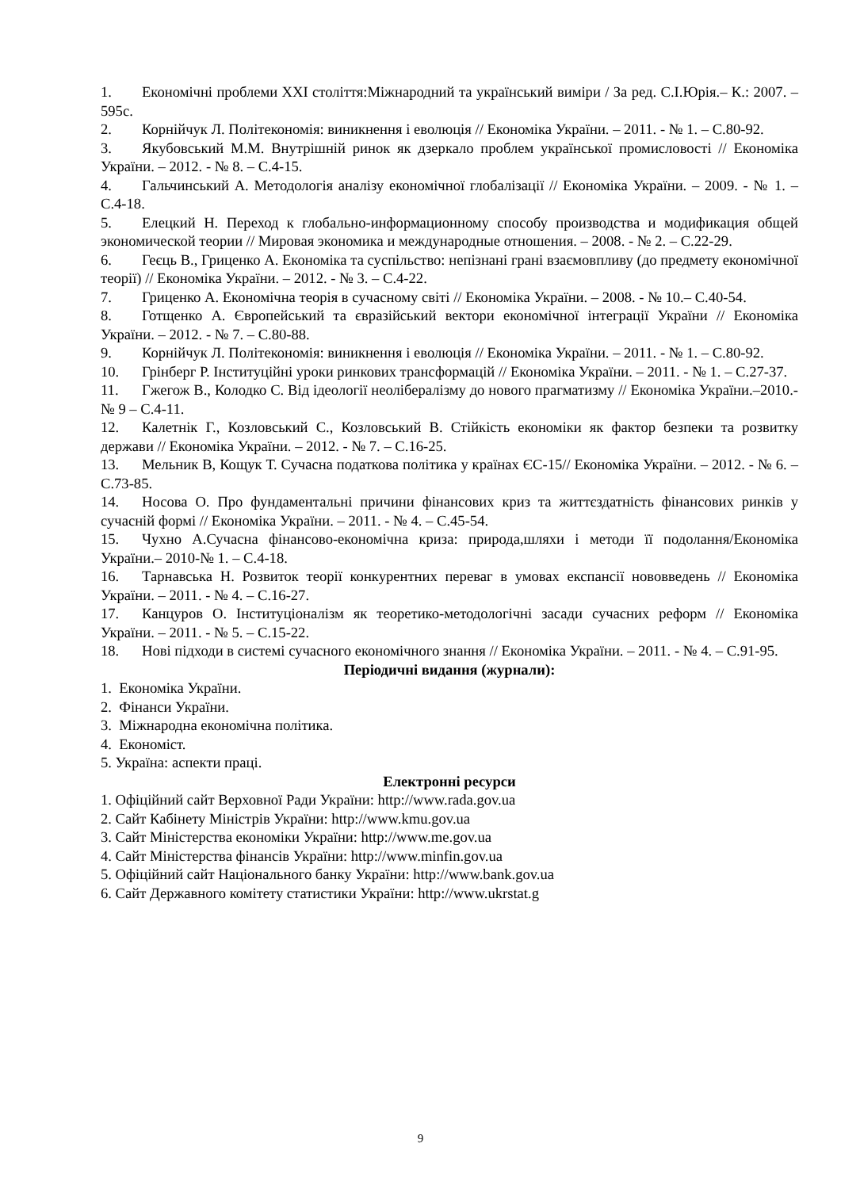1. Економічні проблеми ХХІ століття:Міжнародний та український виміри / За ред. С.І.Юрія.– К.: 2007. – 595с.
2. Корнійчук Л. Політекономія: виникнення і еволюція // Економіка України. – 2011. - № 1. – С.80-92.
3. Якубовський М.М. Внутрішній ринок як дзеркало проблем української промисловості // Економіка України. – 2012. - № 8. – С.4-15.
4. Гальчинський А. Методологія аналізу економічної глобалізації // Економіка України. – 2009. - № 1. – С.4-18.
5. Елецкий Н. Переход к глобально-информационному способу производства и модификация общей экономической теории // Мировая экономика и международные отношения. – 2008. - № 2. – С.22-29.
6. Геєць В., Гриценко А. Економіка та суспільство: непізнані грані взаємовпливу (до предмету економічної теорії) // Економіка України. – 2012. - № 3. – С.4-22.
7. Гриценко А. Економічна теорія в сучасному світі // Економіка України. – 2008. - № 10.– С.40-54.
8. Готщенко А. Європейський та євразійський вектори економічної інтеграції України // Економіка України. – 2012. - № 7. – С.80-88.
9. Корнійчук Л. Політекономія: виникнення і еволюція // Економіка України. – 2011. - № 1. – С.80-92.
10. Грінберг Р. Інституційні уроки ринкових трансформацій // Економіка України. – 2011. - № 1. – С.27-37.
11. Гжегож В., Колодко С. Від ідеології неолібералізму до нового прагматизму // Економіка України.–2010.- № 9 – С.4-11.
12. Калетнік Г., Козловський С., Козловський В. Стійкість економіки як фактор безпеки та розвитку держави // Економіка України. – 2012. - № 7. – С.16-25.
13. Мельник В, Кощук Т. Сучасна податкова політика у країнах ЄС-15// Економіка України. – 2012. - № 6. – С.73-85.
14. Носова О. Про фундаментальні причини фінансових криз та життєздатність фінансових ринків у сучасній формі // Економіка України. – 2011. - № 4. – С.45-54.
15. Чухно А.Сучасна фінансово-економічна криза: природа,шляхи і методи її подолання/Економіка України.– 2010-№ 1. – С.4-18.
16. Тарнавська Н. Розвиток теорії конкурентних переваг в умовах експансії нововведень // Економіка України. – 2011. - № 4. – С.16-27.
17. Канцуров О. Інституціоналізм як теоретико-методологічні засади сучасних реформ // Економіка України. – 2011. - № 5. – С.15-22.
18. Нові підходи в системі сучасного економічного знання // Економіка України. – 2011. - № 4. – С.91-95.
Періодичні видання (журнали):
1. Економіка України.
2. Фінанси України.
3. Міжнародна економічна політика.
4. Економіст.
5. Україна: аспекти праці.
Електронні ресурси
1. Офіційний сайт Верховної Ради України: http://www.rada.gov.ua
2. Сайт Кабінету Міністрів України: http://www.kmu.gov.ua
3. Сайт Міністерства економіки України: http://www.me.gov.ua
4. Сайт Міністерства фінансів України: http://www.minfin.gov.ua
5. Офіційний сайт Національного банку України: http://www.bank.gov.ua
6. Сайт Державного комітету статистики України: http://www.ukrstat.g
9